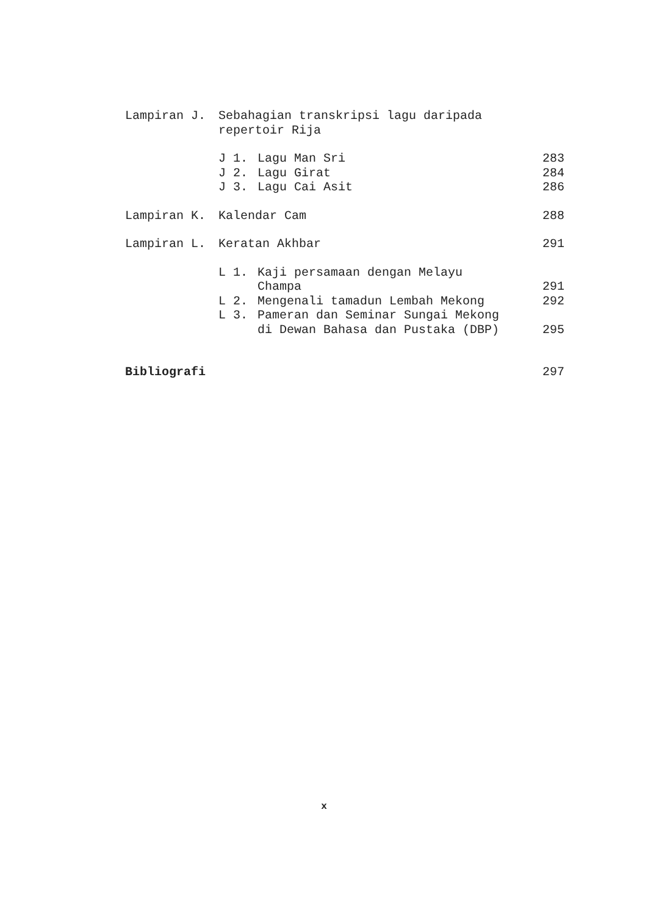Lampiran J. Sebahagian transkripsi lagu daripada
repertoir Rija
J 1. Lagu Man Sri 283
J 2. Lagu Girat 284
J 3. Lagu Cai Asit 286
Lampiran K. Kalendar Cam 288
Lampiran L. Keratan Akhbar 291
L 1. Kaji persamaan dengan Melayu
Champa
291
L 2. Mengenali tamadun Lembah Mekong 292
L 3. Pameran dan Seminar Sungai Mekong
di Dewan Bahasa dan Pustaka (DBP)
295
Bibliografi 297
x